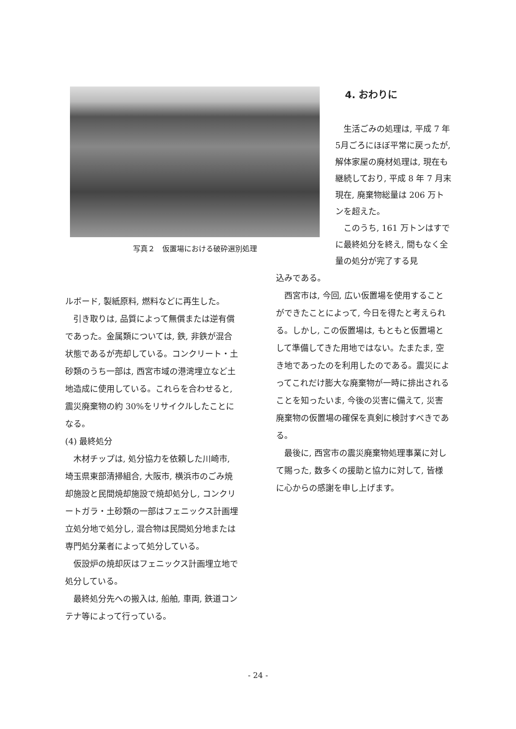写真２　仮置場における破砕選別処理
4. おわりに
生活ごみの処理は, 平成 7 年5月ごろにほぼ平常に戻ったが, 解体家屋の廃材処理は, 現在も継続しており, 平成 8 年 7 月末現在, 廃棄物総量は 206 万トンを超えた。
このうち, 161 万トンはすでに最終処分を終え, 間もなく全量の処分が完了する見
ルボード, 製紙原料, 燃料などに再生した。
引き取りは, 品質によって無償または逆有償であった。金属類については, 鉄, 非鉄が混合状態であるが売却している。コンクリート・土砂類のうち一部は, 西宮市域の港湾埋立など土地造成に使用している。これらを合わせると, 震災廃棄物の約 30%をリサイクルしたことになる。
(4) 最終処分
木材チップは, 処分協力を依頼した川崎市, 埼玉県東部清掃組合, 大阪市, 横浜市のごみ焼却施設と民間焼却施設で焼却処分し, コンクリートガラ・土砂類の一部はフェニックス計画埋立処分地で処分し, 混合物は民間処分地または専門処分業者によって処分している。
仮設炉の焼却灰はフェニックス計画埋立地で処分している。
最終処分先への搬入は, 船舶, 車両, 鉄道コンテナ等によって行っている。
込みである。
西宮市は, 今回, 広い仮置場を使用することができたことによって, 今日を得たと考えられる。しかし, この仮置場は, もともと仮置場として準備してきた用地ではない。たまたま, 空き地であったのを利用したのである。震災によってこれだけ膨大な廃棄物が一時に排出されることを知ったいま, 今後の災害に備えて, 災害廃棄物の仮置場の確保を真剣に検討すべきである。
最後に, 西宮市の震災廃棄物処理事業に対して賜った, 数多くの援助と協力に対して, 皆様に心からの感謝を申し上げます。
- 24 -